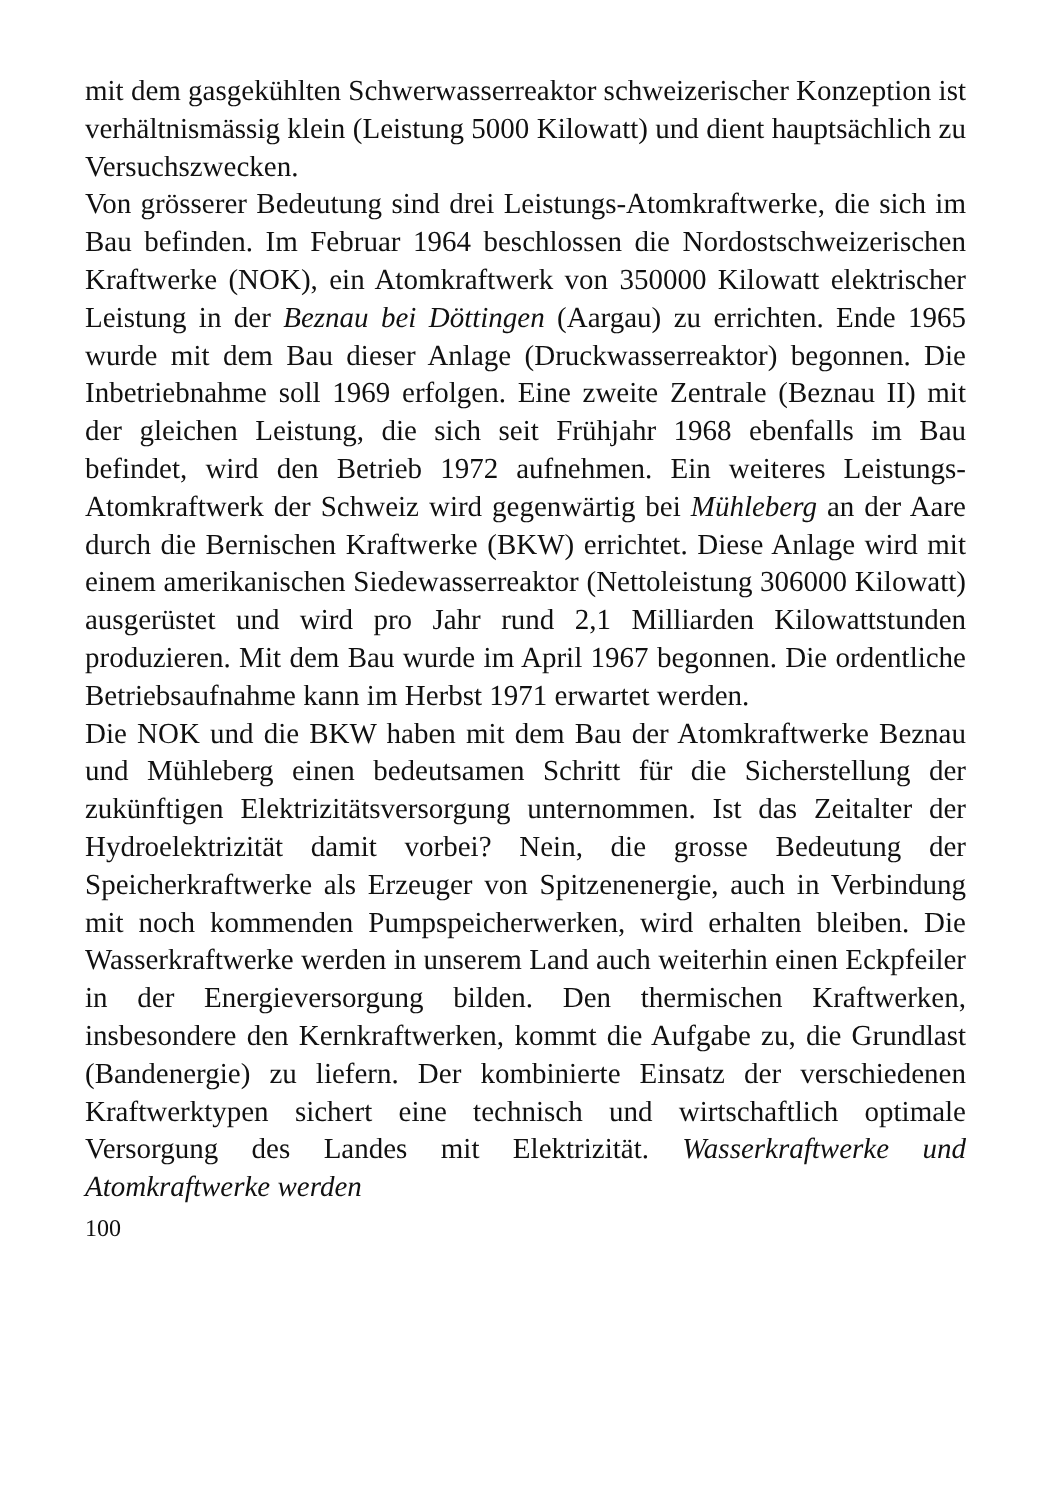mit dem gasgekühlten Schwerwasserreaktor schweizerischer Konzeption ist verhältnismässig klein (Leistung 5000 Kilowatt) und dient hauptsächlich zu Versuchszwecken.
Von grösserer Bedeutung sind drei Leistungs-Atomkraftwerke, die sich im Bau befinden. Im Februar 1964 beschlossen die Nordostschweizerischen Kraftwerke (NOK), ein Atomkraftwerk von 350000 Kilowatt elektrischer Leistung in der Beznau bei Döttingen (Aargau) zu errichten. Ende 1965 wurde mit dem Bau dieser Anlage (Druckwasserreaktor) begonnen. Die Inbetriebnahme soll 1969 erfolgen. Eine zweite Zentrale (Beznau II) mit der gleichen Leistung, die sich seit Frühjahr 1968 ebenfalls im Bau befindet, wird den Betrieb 1972 aufnehmen. Ein weiteres Leistungs-Atomkraftwerk der Schweiz wird gegenwärtig bei Mühleberg an der Aare durch die Bernischen Kraftwerke (BKW) errichtet. Diese Anlage wird mit einem amerikanischen Siedewasserreaktor (Nettoleistung 306000 Kilowatt) ausgerüstet und wird pro Jahr rund 2,1 Milliarden Kilowattstunden produzieren. Mit dem Bau wurde im April 1967 begonnen. Die ordentliche Betriebsaufnahme kann im Herbst 1971 erwartet werden.
Die NOK und die BKW haben mit dem Bau der Atomkraftwerke Beznau und Mühleberg einen bedeutsamen Schritt für die Sicherstellung der zukünftigen Elektrizitätsversorgung unternommen. Ist das Zeitalter der Hydroelektrizität damit vorbei? Nein, die grosse Bedeutung der Speicherkraftwerke als Erzeuger von Spitzenenergie, auch in Verbindung mit noch kommenden Pumpspeicherwerken, wird erhalten bleiben. Die Wasserkraftwerke werden in unserem Land auch weiterhin einen Eckpfeiler in der Energieversorgung bilden. Den thermischen Kraftwerken, insbesondere den Kernkraftwerken, kommt die Aufgabe zu, die Grundlast (Bandenergie) zu liefern. Der kombinierte Einsatz der verschiedenen Kraftwerktypen sichert eine technisch und wirtschaftlich optimale Versorgung des Landes mit Elektrizität. Wasserkraftwerke und Atomkraftwerke werden
100